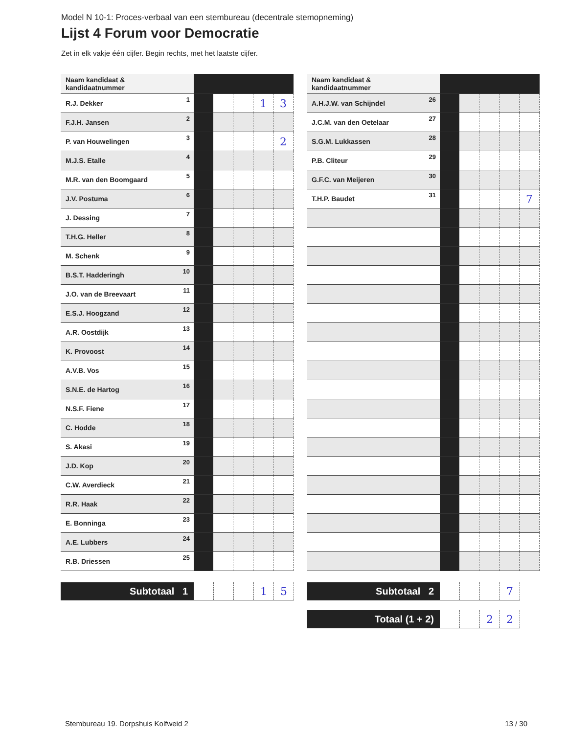Model N 10-1: Proces-verbaal van een stembureau (decentrale stemopneming)
Lijst 4 Forum voor Democratie
Zet in elk vakje één cijfer. Begin rechts, met het laatste cijfer.
| Naam kandidaat & kandidaatnummer | | | | | |
| --- | --- | --- | --- | --- | --- |
| R.J. Dekker<sup>1</sup> | | | | 1 | 3 |
| F.J.H. Jansen<sup>2</sup> | | | | | |
| P. van Houwelingen<sup>3</sup> | | | | | 2 |
| M.J.S. Etalle<sup>4</sup> | | | | | |
| M.R. van den Boomgaard<sup>5</sup> | | | | | |
| J.V. Postuma<sup>6</sup> | | | | | |
| J. Dessing<sup>7</sup> | | | | | |
| T.H.G. Heller<sup>8</sup> | | | | | |
| M. Schenk<sup>9</sup> | | | | | |
| B.S.T. Hadderingh<sup>10</sup> | | | | | |
| J.O. van de Breevaart<sup>11</sup> | | | | | |
| E.S.J. Hoogzand<sup>12</sup> | | | | | |
| A.R. Oostdijk<sup>13</sup> | | | | | |
| K. Provoost<sup>14</sup> | | | | | |
| A.V.B. Vos<sup>15</sup> | | | | | |
| S.N.E. de Hartog<sup>16</sup> | | | | | |
| N.S.F. Fiene<sup>17</sup> | | | | | |
| C. Hodde<sup>18</sup> | | | | | |
| S. Akasi<sup>19</sup> | | | | | |
| J.D. Kop<sup>20</sup> | | | | | |
| C.W. Averdieck<sup>21</sup> | | | | | |
| R.R. Haak<sup>22</sup> | | | | | |
| E. Bonninga<sup>23</sup> | | | | | |
| A.E. Lubbers<sup>24</sup> | | | | | |
| R.B. Driessen<sup>25</sup> | | | | | |
| Naam kandidaat & kandidaatnummer | | | | | |
| --- | --- | --- | --- | --- | --- |
| A.H.J.W. van Schijndel<sup>26</sup> | | | | | |
| J.C.M. van den Oetelaar<sup>27</sup> | | | | | |
| S.G.M. Lukkassen<sup>28</sup> | | | | | |
| P.B. Cliteur<sup>29</sup> | | | | | |
| G.F.C. van Meijeren<sup>30</sup> | | | | | |
| T.H.P. Baudet<sup>31</sup> | | | | | 7 |
| Subtotaal 1 | | | | 1 | 5 |
| Subtotaal 2 | | | | 7 |
| Totaal (1 + 2) | | | 2 | 2 |
Stembureau 19. Dorpshuis Kolfweid 2 13 / 30